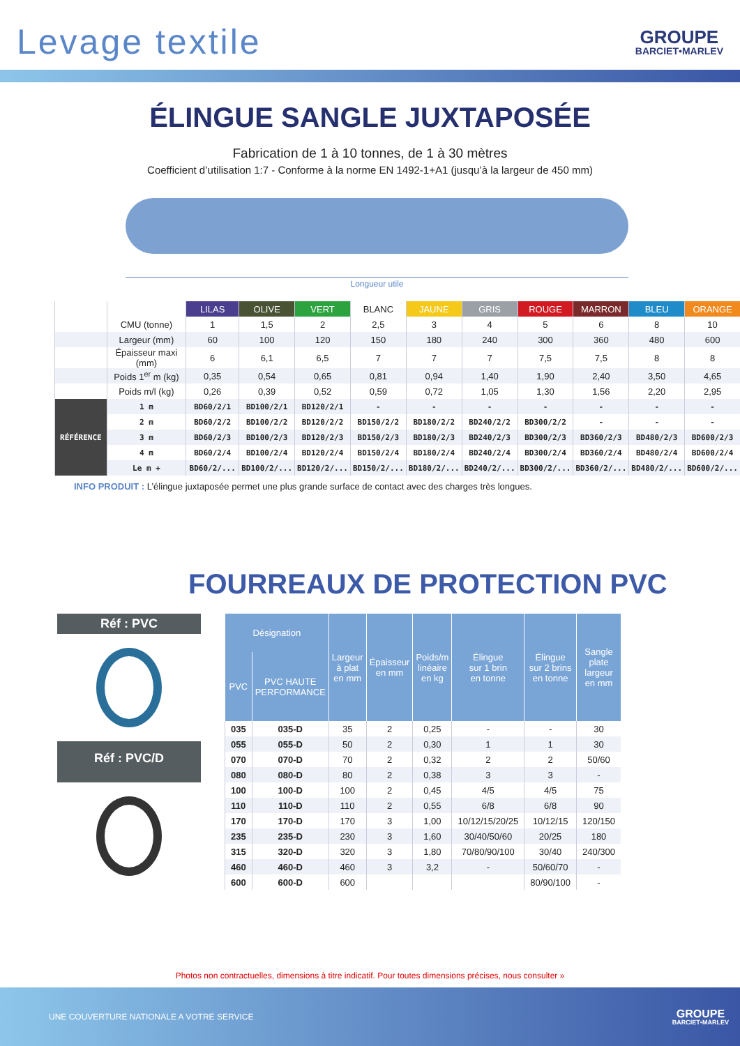Levage textile
GROUPE
BARCIET•MARLEV
ÉLINGUE SANGLE JUXTAPOSÉE
Fabrication de 1 à 10 tonnes, de 1 à 30 mètres
Coefficient d’utilisation 1:7 - Conforme à la norme EN 1492-1+A1 (jusqu’à la largeur de 450 mm)
Longueur utile
| | | LILAS | OLIVE | VERT | BLANC | JAUNE | GRIS | ROUGE | MARRON | BLEU | ORANGE |
| --- | --- | --- | --- | --- | --- | --- | --- | --- | --- | --- | --- |
| | CMU (tonne) | 1 | 1,5 | 2 | 2,5 | 3 | 4 | 5 | 6 | 8 | 10 |
| | Largeur (mm) | 60 | 100 | 120 | 150 | 180 | 240 | 300 | 360 | 480 | 600 |
| | Épaisseur maxi (mm) | 6 | 6,1 | 6,5 | 7 | 7 | 7 | 7,5 | 7,5 | 8 | 8 |
| | Poids 1<sup>er</sup> m (kg) | 0,35 | 0,54 | 0,65 | 0,81 | 0,94 | 1,40 | 1,90 | 2,40 | 3,50 | 4,65 |
| | Poids m/l (kg) | 0,26 | 0,39 | 0,52 | 0,59 | 0,72 | 1,05 | 1,30 | 1,56 | 2,20 | 2,95 |
| RÉFÉRENCE | 1 m | BD60/2/1 | BD100/2/1 | BD120/2/1 | - | - | - | - | - | - | - |
| | 2 m | BD60/2/2 | BD100/2/2 | BD120/2/2 | BD150/2/2 | BD180/2/2 | BD240/2/2 | BD300/2/2 | - | - | - |
| | 3 m | BD60/2/3 | BD100/2/3 | BD120/2/3 | BD150/2/3 | BD180/2/3 | BD240/2/3 | BD300/2/3 | BD360/2/3 | BD480/2/3 | BD600/2/3 |
| | 4 m | BD60/2/4 | BD100/2/4 | BD120/2/4 | BD150/2/4 | BD180/2/4 | BD240/2/4 | BD300/2/4 | BD360/2/4 | BD480/2/4 | BD600/2/4 |
| | Le m + | BD60/2/... | BD100/2/... | BD120/2/... | BD150/2/... | BD180/2/... | BD240/2/... | BD300/2/... | BD360/2/... | BD480/2/... | BD600/2/... |
INFO PRODUIT : L’élingue juxtaposée permet une plus grande surface de contact avec des charges très longues.
FOURREAUX DE PROTECTION PVC
Réf : PVC
Réf : PVC/D
| Désignation | | Largeur à plat en mm | Épaisseur en mm | Poids/m linéaire en kg | Élingue sur 1 brin en tonne | Élingue sur 2 brins en tonne | Sangle plate largeur en mm |
| --- | --- | --- | --- | --- | --- | --- | --- |
| PVC | PVC HAUTE PERFORMANCE | | | | | | |
| 035 | 035-D | 35 | 2 | 0,25 | - | - | 30 |
| 055 | 055-D | 50 | 2 | 0,30 | 1 | 1 | 30 |
| 070 | 070-D | 70 | 2 | 0,32 | 2 | 2 | 50/60 |
| 080 | 080-D | 80 | 2 | 0,38 | 3 | 3 | - |
| 100 | 100-D | 100 | 2 | 0,45 | 4/5 | 4/5 | 75 |
| 110 | 110-D | 110 | 2 | 0,55 | 6/8 | 6/8 | 90 |
| 170 | 170-D | 170 | 3 | 1,00 | 10/12/15/20/25 | 10/12/15 | 120/150 |
| 235 | 235-D | 230 | 3 | 1,60 | 30/40/50/60 | 20/25 | 180 |
| 315 | 320-D | 320 | 3 | 1,80 | 70/80/90/100 | 30/40 | 240/300 |
| 460 | 460-D | 460 | 3 | 3,2 | - | 50/60/70 | - |
| 600 | 600-D | 600 | | | | 80/90/100 | - |
Photos non contractuelles, dimensions à titre indicatif. Pour toutes dimensions précises, nous consulter »
UNE COUVERTURE NATIONALE A VOTRE SERVICE
GROUPE
BARCIET•MARLEV